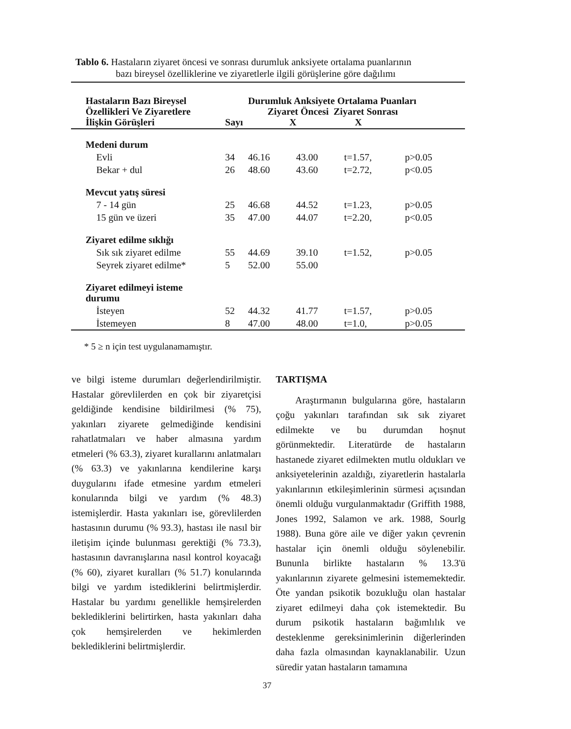Tablo 6. Hastaların ziyaret öncesi ve sonrası durumluk anksiyete ortalama puanlarının
bazı bireysel özelliklerine ve ziyaretlerle ilgili görüşlerine göre dağılımı
| Hastaların Bazı Bireysel Özellikleri Ve Ziyaretlere İlişkin Görüşleri | Sayı | Durumluk Anksiyete Ortalama Puanları Ziyaret Öncesi Ziyaret Sonrası X X | | | |
| --- | --- | --- | --- | --- | --- |
| Medeni durum | | | | | |
| Evli | 34 | 46.16 | 43.00 | t=1.57, | p>0.05 |
| Bekar + dul | 26 | 48.60 | 43.60 | t=2.72, | p<0.05 |
| Mevcut yatış süresi | | | | | |
| 7 - 14 gün | 25 | 46.68 | 44.52 | t=1.23, | p>0.05 |
| 15 gün ve üzeri | 35 | 47.00 | 44.07 | t=2.20, | p<0.05 |
| Ziyaret edilme sıklığı | | | | | |
| Sık sık ziyaret edilme | 55 | 44.69 | 39.10 | t=1.52, | p>0.05 |
| Seyrek ziyaret edilme* | 5 | 52.00 | 55.00 | | |
| Ziyaret edilmeyi isteme durumu | | | | | |
| İsteyen | 52 | 44.32 | 41.77 | t=1.57, | p>0.05 |
| İstemeyen | 8 | 47.00 | 48.00 | t=1.0, | p>0.05 |
* 5 ≥ n için test uygulanamamıştır.
ve bilgi isteme durumları değerlendirilmiştir. Hastalar görevlilerden en çok bir ziyaretçisi geldiğinde kendisine bildirilmesi (% 75), yakınları ziyarete gelmediğinde kendisini rahatlatmaları ve haber almasına yardım etmeleri (% 63.3), ziyaret kurallarını anlatmaları (% 63.3) ve yakınlarına kendilerine karşı duygularını ifade etmesine yardım etmeleri konularında bilgi ve yardım (% 48.3) istemişlerdir. Hasta yakınları ise, görevlilerden hastasının durumu (% 93.3), hastası ile nasıl bir iletişim içinde bulunması gerektiği (% 73.3), hastasının davranışlarına nasıl kontrol koyacağı (% 60), ziyaret kuralları (% 51.7) konularında bilgi ve yardım istediklerini belirtmişlerdir. Hastalar bu yardımı genellikle hemşirelerden beklediklerini belirtirken, hasta yakınları daha çok hemşirelerden ve hekimlerden beklediklerini belirtmişlerdir.
TARTIŞMA
Araştırmanın bulgularına göre, hastaların çoğu yakınları tarafından sık sık ziyaret edilmekte ve bu durumdan hoşnut görünmektedir. Literatürde de hastaların hastanede ziyaret edilmekten mutlu oldukları ve anksiyetelerinin azaldığı, ziyaretlerin hastalarla yakınlarının etkileşimlerinin sürmesi açısından önemli olduğu vurgulanmaktadır (Griffith 1988, Jones 1992, Salamon ve ark. 1988, Sourlg 1988). Buna göre aile ve diğer yakın çevrenin hastalar için önemli olduğu söylenebilir. Bununla birlikte hastaların % 13.3'ü yakınlarının ziyarete gelmesini istememektedir. Öte yandan psikotik bozukluğu olan hastalar ziyaret edilmeyi daha çok istemektedir. Bu durum psikotik hastaların bağımlılık ve desteklenme gereksinimlerinin diğerlerinden daha fazla olmasından kaynaklanabilir. Uzun süredir yatan hastaların tamamına
37